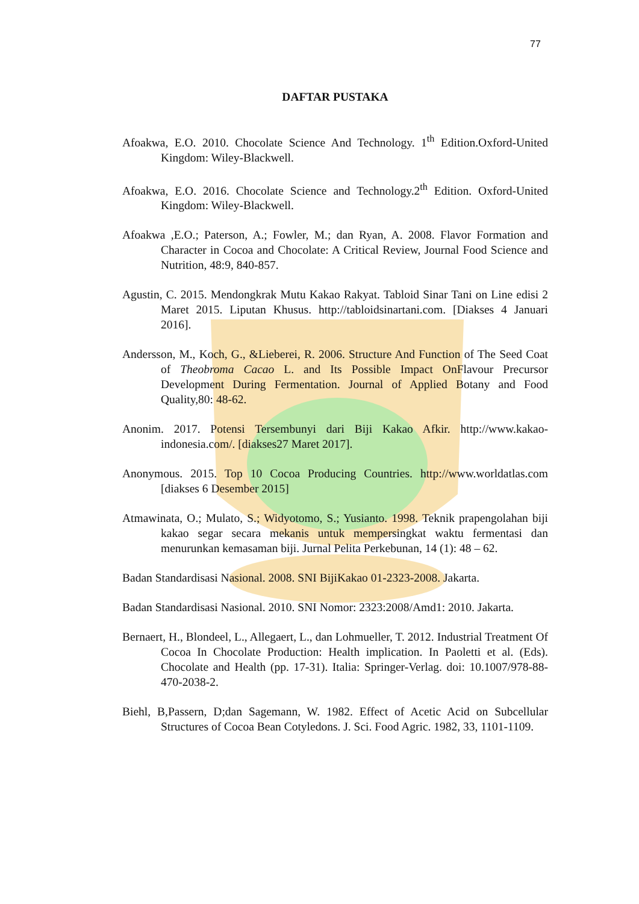77
DAFTAR PUSTAKA
Afoakwa, E.O. 2010. Chocolate Science And Technology. 1<sup>th</sup> Edition.Oxford-United Kingdom: Wiley-Blackwell.
Afoakwa, E.O. 2016. Chocolate Science and Technology.2<sup>th</sup> Edition. Oxford-United Kingdom: Wiley-Blackwell.
Afoakwa ,E.O.; Paterson, A.; Fowler, M.; dan Ryan, A. 2008. Flavor Formation and Character in Cocoa and Chocolate: A Critical Review, Journal Food Science and Nutrition, 48:9, 840-857.
Agustin, C. 2015. Mendongkrak Mutu Kakao Rakyat. Tabloid Sinar Tani on Line edisi 2 Maret 2015. Liputan Khusus. http://tabloidsinartani.com. [Diakses 4 Januari 2016].
Andersson, M., Koch, G., &Lieberei, R. 2006. Structure And Function of The Seed Coat of Theobroma Cacao L. and Its Possible Impact OnFlavour Precursor Development During Fermentation. Journal of Applied Botany and Food Quality,80: 48-62.
Anonim. 2017. Potensi Tersembunyi dari Biji Kakao Afkir. http://www.kakao-indonesia.com/. [diakses27 Maret 2017].
Anonymous. 2015. Top 10 Cocoa Producing Countries. http://www.worldatlas.com [diakses 6 Desember 2015]
Atmawinata, O.; Mulato, S.; Widyotomo, S.; Yusianto. 1998. Teknik prapengolahan biji kakao segar secara mekanis untuk mempersingkat waktu fermentasi dan menurunkan kemasaman biji. Jurnal Pelita Perkebunan, 14 (1): 48 – 62.
Badan Standardisasi Nasional. 2008. SNI BijiKakao 01-2323-2008. Jakarta.
Badan Standardisasi Nasional. 2010. SNI Nomor: 2323:2008/Amd1: 2010. Jakarta.
Bernaert, H., Blondeel, L., Allegaert, L., dan Lohmueller, T. 2012. Industrial Treatment Of Cocoa In Chocolate Production: Health implication. In Paoletti et al. (Eds). Chocolate and Health (pp. 17-31). Italia: Springer-Verlag. doi: 10.1007/978-88-470-2038-2.
Biehl, B,Passern, D;dan Sagemann, W. 1982. Effect of Acetic Acid on Subcellular Structures of Cocoa Bean Cotyledons. J. Sci. Food Agric. 1982, 33, 1101-1109.